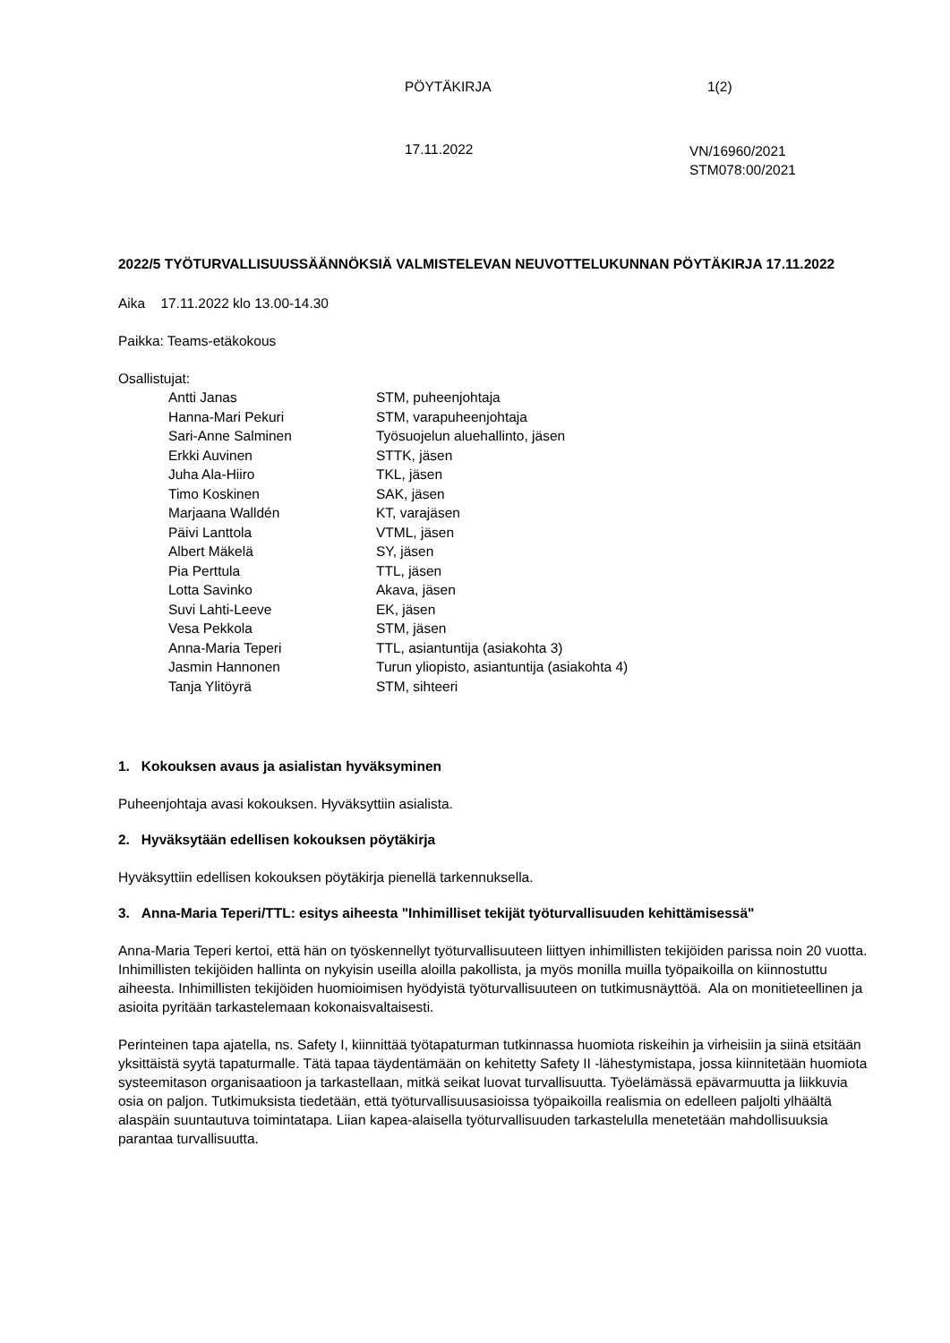PÖYTÄKIRJA 1(2)
17.11.2022
VN/16960/2021
STM078:00/2021
2022/5 TYÖTURVALLISUUSSÄÄNNÖKSIÄ VALMISTELEVAN NEUVOTTELUKUNNAN PÖYTÄKIRJA 17.11.2022
Aika 17.11.2022 klo 13.00-14.30
Paikka: Teams-etäkokous
Osallistujat:
| Antti Janas | STM, puheenjohtaja |
| Hanna-Mari Pekuri | STM, varapuheenjohtaja |
| Sari-Anne Salminen | Työsuojelun aluehallinto, jäsen |
| Erkki Auvinen | STTK, jäsen |
| Juha Ala-Hiiro | TKL, jäsen |
| Timo Koskinen | SAK, jäsen |
| Marjaana Walldén | KT, varajäsen |
| Päivi Lanttola | VTML, jäsen |
| Albert Mäkelä | SY, jäsen |
| Pia Perttula | TTL, jäsen |
| Lotta Savinko | Akava, jäsen |
| Suvi Lahti-Leeve | EK, jäsen |
| Vesa Pekkola | STM, jäsen |
| Anna-Maria Teperi | TTL, asiantuntija (asiakohta 3) |
| Jasmin Hannonen | Turun yliopisto, asiantuntija (asiakohta 4) |
| Tanja Ylitöyrä | STM, sihteeri |
1. Kokouksen avaus ja asialistan hyväksyminen
Puheenjohtaja avasi kokouksen. Hyväksyttiin asialista.
2. Hyväksytään edellisen kokouksen pöytäkirja
Hyväksyttiin edellisen kokouksen pöytäkirja pienellä tarkennuksella.
3. Anna-Maria Teperi/TTL: esitys aiheesta "Inhimilliset tekijät työturvallisuuden kehittämisessä"
Anna-Maria Teperi kertoi, että hän on työskennellyt työturvallisuuteen liittyen inhimillisten tekijöiden parissa noin 20 vuotta. Inhimillisten tekijöiden hallinta on nykyisin useilla aloilla pakollista, ja myös monilla muilla työpaikoilla on kiinnostuttu aiheesta. Inhimillisten tekijöiden huomioimisen hyödyistä työturvallisuuteen on tutkimusnäyttöä. Ala on monitieteellinen ja asioita pyritään tarkastelemaan kokonaisvaltaisesti.
Perinteinen tapa ajatella, ns. Safety I, kiinnittää työtapaturman tutkinnassa huomiota riskeihin ja virheisiin ja siinä etsitään yksittäistä syytä tapaturmalle. Tätä tapaa täydentämään on kehitetty Safety II -lähestymistapa, jossa kiinnitetään huomiota systeemitason organisaatioon ja tarkastellaan, mitkä seikat luovat turvallisuutta. Työelämässä epävarmuutta ja liikkuvia osia on paljon. Tutkimuksista tiedetään, että työturvallisuusasioissa työpaikoilla realismia on edelleen paljolti ylhäältä alaspäin suuntautuva toimintatapa. Liian kapea-alaisella työturvallisuuden tarkastelulla menetetään mahdollisuuksia parantaa turvallisuutta.